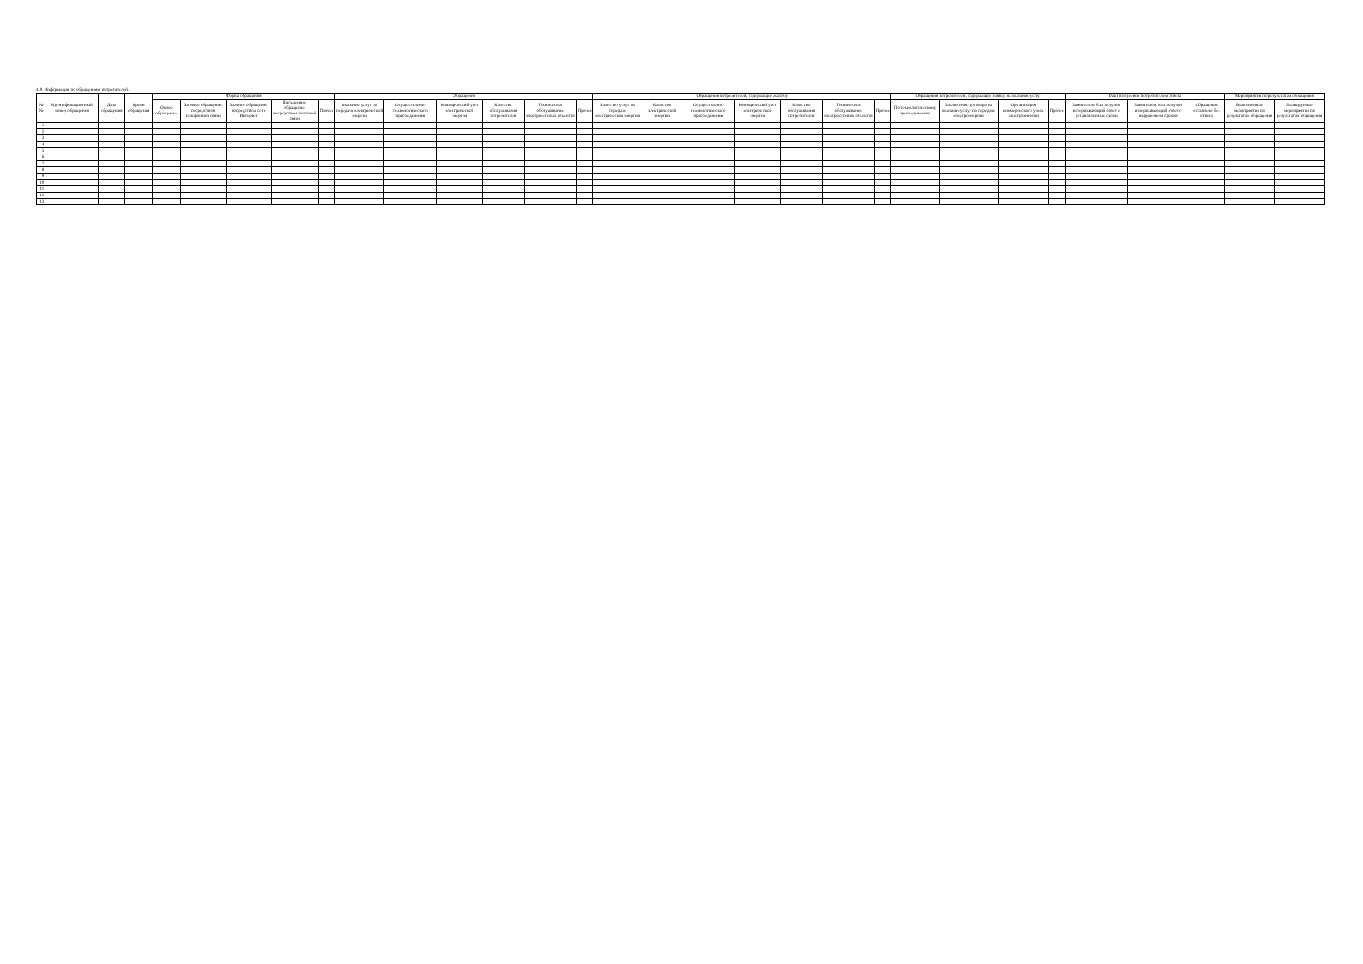4.9. Информация по обращениям потребителей.
| №№ | Идентификационный номер обращения | Дата обращения | Время обращения | Форма обращения | | | | | Обращения | | | | | | Обращения потребителей, содержащие жалобу | | | | | | | Обращения потребителей, содержащие заявку на оказание услуг | | | | Факт получения потребителем ответа | | | Мероприятия по результатам обращения | |
| --- | --- | --- | --- | --- | --- | --- | --- | --- | --- | --- | --- | --- | --- | --- | --- | --- | --- | --- | --- | --- | --- | --- | --- | --- | --- | --- | --- | --- | --- | --- |
| | | | | Очное обращение | Заочное обращение посредством телефонной связи | Заочное обращение посредством сети Интернет | Письменное обращение посредством почтовой связи | Прочее | Оказание услуг по передаче электрической энергии | Осуществление технологического присоединения | Коммерческий учет электрической энергии | Качество обслуживания потребителей | Техническое обслуживание электросетевых объектов | Прочее | Качество услуг по передаче электрической энергии | Качество электрической энергии | Осуществление технологического присоединения | Коммерческий учет электрической энергии | Качество обслуживания потребителей | Техническое обслуживание электросетевых объектов | Прочее | По технологическому присоединению | Заключение договора на оказание услуг по передаче электроэнергии | Организация коммерческого учета электроэнергии | Прочее | Заявителем был получен исчерпывающий ответ в установленные сроки | Заявителем был получен исчерпывающий ответ с нарушением сроков | Обращение оставлено без ответа | Выполненные мероприятия по результатам обращения | Планируемые мероприятия по результатам обращения |
| 1 | | | | | | | | | | | | | | | | | | | | | | | | | | | | | | |
| 2 | | | | | | | | | | | | | | | | | | | | | | | | | | | | | | |
| 3 | | | | | | | | | | | | | | | | | | | | | | | | | | | | | | |
| 4 | | | | | | | | | | | | | | | | | | | | | | | | | | | | | | |
| 5 | | | | | | | | | | | | | | | | | | | | | | | | | | | | | | |
| 6 | | | | | | | | | | | | | | | | | | | | | | | | | | | | | | |
| 7 | | | | | | | | | | | | | | | | | | | | | | | | | | | | | | |
| 8 | | | | | | | | | | | | | | | | | | | | | | | | | | | | | | |
| 9 | | | | | | | | | | | | | | | | | | | | | | | | | | | | | | |
| 10 | | | | | | | | | | | | | | | | | | | | | | | | | | | | | | |
| 11 | | | | | | | | | | | | | | | | | | | | | | | | | | | | | | |
| 12 | | | | | | | | | | | | | | | | | | | | | | | | | | | | | | |
| 13 | | | | | | | | | | | | | | | | | | | | | | | | | | | | | | |